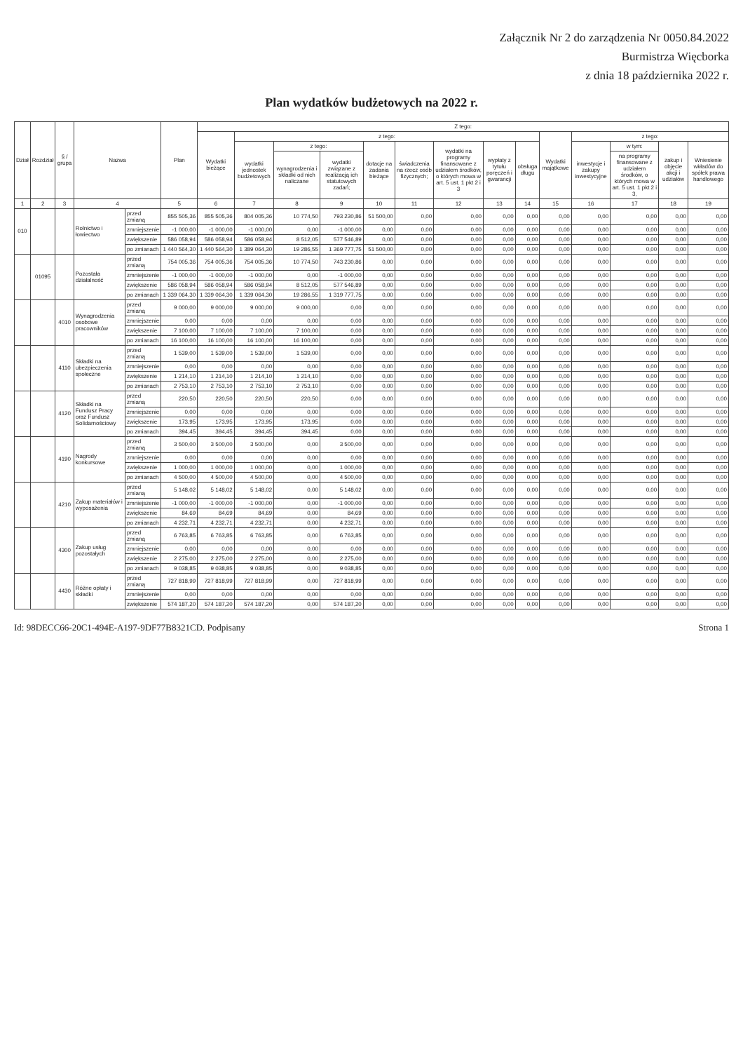Załącznik Nr 2 do zarządzenia Nr 0050.84.2022
Burmistrza Więcborka
z dnia 18 października 2022 r.
Plan wydatków budżetowych na 2022 r.
| Dział | Rozdział | § / grupa | Nazwa | | Plan | Z tego: | | | | | | | | | | | | | |
| --- | --- | --- | --- | --- | --- | --- | --- | --- | --- | --- | --- | --- | --- | --- | --- | --- | --- | --- | --- |
| | | | | | | Wydatki bieżące | z tego: | | | | | | | | Wydatki majątkowe | z tego: | | | |
| | | | | | | | wydatki jednostek budżetowych | z tego: | | dotacje na zadania bieżące | świadczenia na rzecz osób fizycznych; | wydatki na programy finansowane z udziałem środków, o których mowa w art. 5 ust. 1 pkt 2 i 3 | wypłaty z tytułu poręczeń i gwarancji | obsługa długu | | inwestycje i zakupy inwestycyjne | w tym: | zakup i objęcie akcji i udziałów | Wniesienie wkładów do spółek prawa handlowego |
| | | | | | | | | wynagrodzenia i składki od nich naliczane | wydatki związane z realizacją ich statutowych zadań; | | | | | | | | na programy finansowane z udziałem środków, o których mowa w art. 5 ust. 1 pkt 2 i 3, | | |
| 1 | 2 | 3 | 4 | | 5 | 6 | 7 | 8 | 9 | 10 | 11 | 12 | 13 | 14 | 15 | 16 | 17 | 18 | 19 |
| 010 | | | Rolnictwo i łowiectwo | przed zmianą | 855 505,36 | 855 505,36 | 804 005,36 | 10 774,50 | 793 230,86 | 51 500,00 | 0,00 | 0,00 | 0,00 | 0,00 | 0,00 | 0,00 | 0,00 | 0,00 | 0,00 |
| | | | | zmniejszenie | -1 000,00 | -1 000,00 | -1 000,00 | 0,00 | -1 000,00 | 0,00 | 0,00 | 0,00 | 0,00 | 0,00 | 0,00 | 0,00 | 0,00 | 0,00 | 0,00 |
| | | | | zwiększenie | 586 058,94 | 586 058,94 | 586 058,94 | 8 512,05 | 577 546,89 | 0,00 | 0,00 | 0,00 | 0,00 | 0,00 | 0,00 | 0,00 | 0,00 | 0,00 | 0,00 |
| | | | | po zmianach | 1 440 564,30 | 1 440 564,30 | 1 389 064,30 | 19 286,55 | 1 369 777,75 | 51 500,00 | 0,00 | 0,00 | 0,00 | 0,00 | 0,00 | 0,00 | 0,00 | 0,00 | 0,00 |
| | 01095 | | Pozostała działalność | przed zmianą | 754 005,36 | 754 005,36 | 754 005,36 | 10 774,50 | 743 230,86 | 0,00 | 0,00 | 0,00 | 0,00 | 0,00 | 0,00 | 0,00 | 0,00 | 0,00 | 0,00 |
| | | | | zmniejszenie | -1 000,00 | -1 000,00 | -1 000,00 | 0,00 | -1 000,00 | 0,00 | 0,00 | 0,00 | 0,00 | 0,00 | 0,00 | 0,00 | 0,00 | 0,00 | 0,00 |
| | | | | zwiększenie | 586 058,94 | 586 058,94 | 586 058,94 | 8 512,05 | 577 546,89 | 0,00 | 0,00 | 0,00 | 0,00 | 0,00 | 0,00 | 0,00 | 0,00 | 0,00 | 0,00 |
| | | | | po zmianach | 1 339 064,30 | 1 339 064,30 | 1 339 064,30 | 19 286,55 | 1 319 777,75 | 0,00 | 0,00 | 0,00 | 0,00 | 0,00 | 0,00 | 0,00 | 0,00 | 0,00 | 0,00 |
| | | 4010 | Wynagrodzenia osobowe pracowników | przed zmianą | 9 000,00 | 9 000,00 | 9 000,00 | 9 000,00 | 0,00 | 0,00 | 0,00 | 0,00 | 0,00 | 0,00 | 0,00 | 0,00 | 0,00 | 0,00 | 0,00 |
| | | | | zmniejszenie | 0,00 | 0,00 | 0,00 | 0,00 | 0,00 | 0,00 | 0,00 | 0,00 | 0,00 | 0,00 | 0,00 | 0,00 | 0,00 | 0,00 | 0,00 |
| | | | | zwiększenie | 7 100,00 | 7 100,00 | 7 100,00 | 7 100,00 | 0,00 | 0,00 | 0,00 | 0,00 | 0,00 | 0,00 | 0,00 | 0,00 | 0,00 | 0,00 | 0,00 |
| | | | | po zmianach | 16 100,00 | 16 100,00 | 16 100,00 | 16 100,00 | 0,00 | 0,00 | 0,00 | 0,00 | 0,00 | 0,00 | 0,00 | 0,00 | 0,00 | 0,00 | 0,00 |
| | | 4110 | Składki na ubezpieczenia społeczne | przed zmianą | 1 539,00 | 1 539,00 | 1 539,00 | 1 539,00 | 0,00 | 0,00 | 0,00 | 0,00 | 0,00 | 0,00 | 0,00 | 0,00 | 0,00 | 0,00 | 0,00 |
| | | | | zmniejszenie | 0,00 | 0,00 | 0,00 | 0,00 | 0,00 | 0,00 | 0,00 | 0,00 | 0,00 | 0,00 | 0,00 | 0,00 | 0,00 | 0,00 | 0,00 |
| | | | | zwiększenie | 1 214,10 | 1 214,10 | 1 214,10 | 1 214,10 | 0,00 | 0,00 | 0,00 | 0,00 | 0,00 | 0,00 | 0,00 | 0,00 | 0,00 | 0,00 | 0,00 |
| | | | | po zmianach | 2 753,10 | 2 753,10 | 2 753,10 | 2 753,10 | 0,00 | 0,00 | 0,00 | 0,00 | 0,00 | 0,00 | 0,00 | 0,00 | 0,00 | 0,00 | 0,00 |
| | | 4120 | Składki na Fundusz Pracy oraz Fundusz Solidarnościowy | przed zmianą | 220,50 | 220,50 | 220,50 | 220,50 | 0,00 | 0,00 | 0,00 | 0,00 | 0,00 | 0,00 | 0,00 | 0,00 | 0,00 | 0,00 | 0,00 |
| | | | | zmniejszenie | 0,00 | 0,00 | 0,00 | 0,00 | 0,00 | 0,00 | 0,00 | 0,00 | 0,00 | 0,00 | 0,00 | 0,00 | 0,00 | 0,00 | 0,00 |
| | | | | zwiększenie | 173,95 | 173,95 | 173,95 | 173,95 | 0,00 | 0,00 | 0,00 | 0,00 | 0,00 | 0,00 | 0,00 | 0,00 | 0,00 | 0,00 | 0,00 |
| | | | | po zmianach | 394,45 | 394,45 | 394,45 | 394,45 | 0,00 | 0,00 | 0,00 | 0,00 | 0,00 | 0,00 | 0,00 | 0,00 | 0,00 | 0,00 | 0,00 |
| | | 4190 | Nagrody konkursowe | przed zmianą | 3 500,00 | 3 500,00 | 3 500,00 | 0,00 | 3 500,00 | 0,00 | 0,00 | 0,00 | 0,00 | 0,00 | 0,00 | 0,00 | 0,00 | 0,00 | 0,00 |
| | | | | zmniejszenie | 0,00 | 0,00 | 0,00 | 0,00 | 0,00 | 0,00 | 0,00 | 0,00 | 0,00 | 0,00 | 0,00 | 0,00 | 0,00 | 0,00 | 0,00 |
| | | | | zwiększenie | 1 000,00 | 1 000,00 | 1 000,00 | 0,00 | 1 000,00 | 0,00 | 0,00 | 0,00 | 0,00 | 0,00 | 0,00 | 0,00 | 0,00 | 0,00 | 0,00 |
| | | | | po zmianach | 4 500,00 | 4 500,00 | 4 500,00 | 0,00 | 4 500,00 | 0,00 | 0,00 | 0,00 | 0,00 | 0,00 | 0,00 | 0,00 | 0,00 | 0,00 | 0,00 |
| | | 4210 | Zakup materiałów i wyposażenia | przed zmianą | 5 148,02 | 5 148,02 | 5 148,02 | 0,00 | 5 148,02 | 0,00 | 0,00 | 0,00 | 0,00 | 0,00 | 0,00 | 0,00 | 0,00 | 0,00 | 0,00 |
| | | | | zmniejszenie | -1 000,00 | -1 000,00 | -1 000,00 | 0,00 | -1 000,00 | 0,00 | 0,00 | 0,00 | 0,00 | 0,00 | 0,00 | 0,00 | 0,00 | 0,00 | 0,00 |
| | | | | zwiększenie | 84,69 | 84,69 | 84,69 | 0,00 | 84,69 | 0,00 | 0,00 | 0,00 | 0,00 | 0,00 | 0,00 | 0,00 | 0,00 | 0,00 | 0,00 |
| | | | | po zmianach | 4 232,71 | 4 232,71 | 4 232,71 | 0,00 | 4 232,71 | 0,00 | 0,00 | 0,00 | 0,00 | 0,00 | 0,00 | 0,00 | 0,00 | 0,00 | 0,00 |
| | | 4300 | Zakup usług pozostałych | przed zmianą | 6 763,85 | 6 763,85 | 6 763,85 | 0,00 | 6 763,85 | 0,00 | 0,00 | 0,00 | 0,00 | 0,00 | 0,00 | 0,00 | 0,00 | 0,00 | 0,00 |
| | | | | zmniejszenie | 0,00 | 0,00 | 0,00 | 0,00 | 0,00 | 0,00 | 0,00 | 0,00 | 0,00 | 0,00 | 0,00 | 0,00 | 0,00 | 0,00 | 0,00 |
| | | | | zwiększenie | 2 275,00 | 2 275,00 | 2 275,00 | 0,00 | 2 275,00 | 0,00 | 0,00 | 0,00 | 0,00 | 0,00 | 0,00 | 0,00 | 0,00 | 0,00 | 0,00 |
| | | | | po zmianach | 9 038,85 | 9 038,85 | 9 038,85 | 0,00 | 9 038,85 | 0,00 | 0,00 | 0,00 | 0,00 | 0,00 | 0,00 | 0,00 | 0,00 | 0,00 | 0,00 |
| | | 4430 | Różne opłaty i składki | przed zmianą | 727 818,99 | 727 818,99 | 727 818,99 | 0,00 | 727 818,99 | 0,00 | 0,00 | 0,00 | 0,00 | 0,00 | 0,00 | 0,00 | 0,00 | 0,00 | 0,00 |
| | | | | zmniejszenie | 0,00 | 0,00 | 0,00 | 0,00 | 0,00 | 0,00 | 0,00 | 0,00 | 0,00 | 0,00 | 0,00 | 0,00 | 0,00 | 0,00 | 0,00 |
| | | | | zwiększenie | 574 187,20 | 574 187,20 | 574 187,20 | 0,00 | 574 187,20 | 0,00 | 0,00 | 0,00 | 0,00 | 0,00 | 0,00 | 0,00 | 0,00 | 0,00 | 0,00 |
Id: 98DECC66-20C1-494E-A197-9DF77B8321CD. Podpisany Strona 1